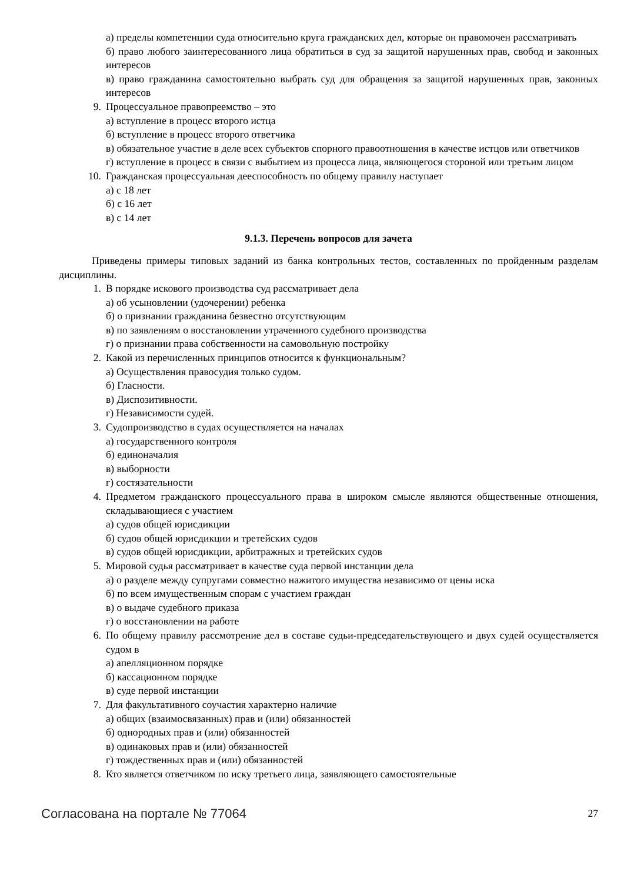а) пределы компетенции суда относительно круга гражданских дел, которые он правомочен рассматривать
б) право любого заинтересованного лица обратиться в суд за защитой нарушенных прав, свобод и законных интересов
в) право гражданина самостоятельно выбрать суд для обращения за защитой нарушенных прав, законных интересов
9. Процессуальное правопреемство – это
а) вступление в процесс второго истца
б) вступление в процесс второго ответчика
в) обязательное участие в деле всех субъектов спорного правоотношения в качестве истцов или ответчиков
г) вступление в процесс в связи с выбытием из процесса лица, являющегося стороной или третьим лицом
10. Гражданская процессуальная дееспособность по общему правилу наступает
а) с 18 лет
б) с 16 лет
в) с 14 лет
9.1.3. Перечень вопросов для зачета
Приведены примеры типовых заданий из банка контрольных тестов, составленных по пройденным разделам дисциплины.
1. В порядке искового производства суд рассматривает дела
а) об усыновлении (удочерении) ребенка
б) о признании гражданина безвестно отсутствующим
в) по заявлениям о восстановлении утраченного судебного производства
г) о признании права собственности на самовольную постройку
2. Какой из перечисленных принципов относится к функциональным?
а) Осуществления правосудия только судом.
б) Гласности.
в) Диспозитивности.
г) Независимости судей.
3. Судопроизводство в судах осуществляется на началах
а) государственного контроля
б) единоначалия
в) выборности
г) состязательности
4. Предметом гражданского процессуального права в широком смысле являются общественные отношения, складывающиеся с участием
а) судов общей юрисдикции
б) судов общей юрисдикции и третейских судов
в) судов общей юрисдикции, арбитражных и третейских судов
5. Мировой судья рассматривает в качестве суда первой инстанции дела
а) о разделе между супругами совместно нажитого имущества независимо от цены иска
б) по всем имущественным спорам с участием граждан
в) о выдаче судебного приказа
г) о восстановлении на работе
6. По общему правилу рассмотрение дел в составе судьи-председательствующего и двух судей осуществляется судом в
а) апелляционном порядке
б) кассационном порядке
в) суде первой инстанции
7. Для факультативного соучастия характерно наличие
а) общих (взаимосвязанных) прав и (или) обязанностей
б) однородных прав и (или) обязанностей
в) одинаковых прав и (или) обязанностей
г) тождественных прав и (или) обязанностей
8. Кто является ответчиком по иску третьего лица, заявляющего самостоятельные
Согласована на портале № 77064 27